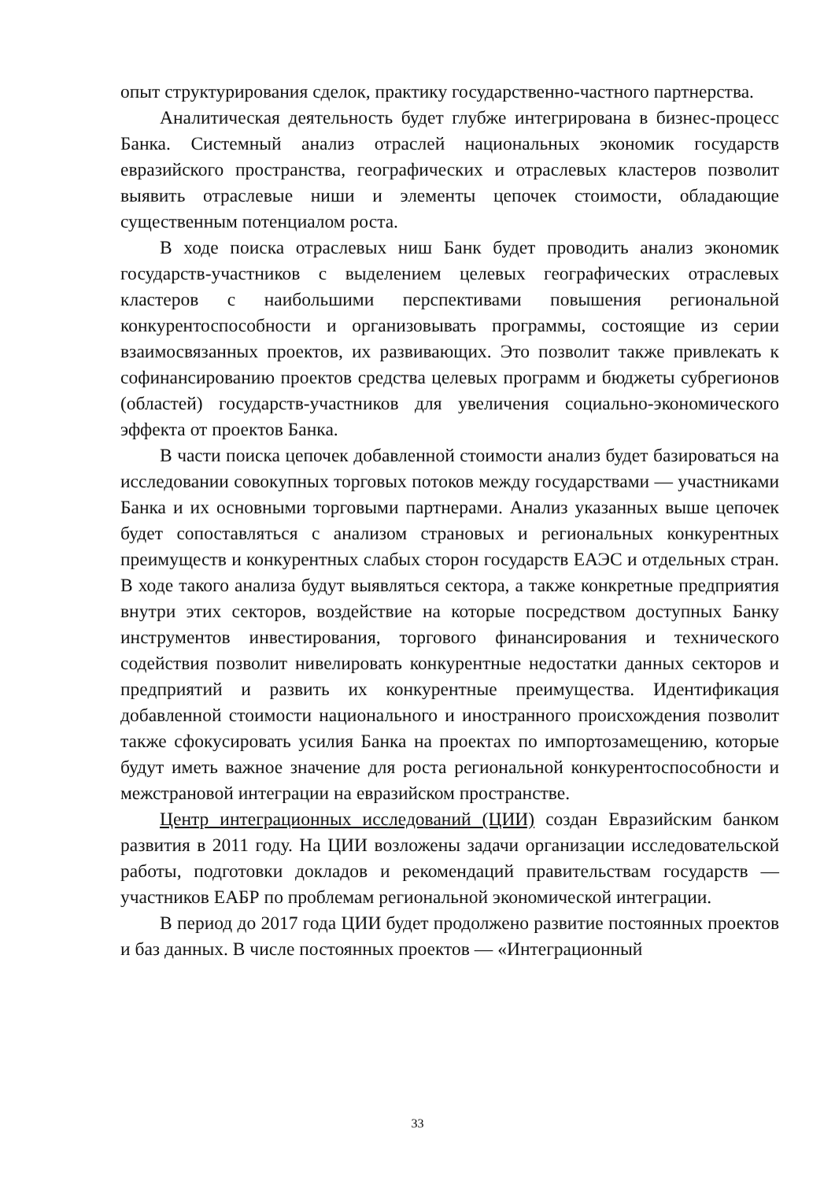опыт структурирования сделок, практику государственно-частного партнерства.
Аналитическая деятельность будет глубже интегрирована в бизнес-процесс Банка. Системный анализ отраслей национальных экономик государств евразийского пространства, географических и отраслевых кластеров позволит выявить отраслевые ниши и элементы цепочек стоимости, обладающие существенным потенциалом роста.
В ходе поиска отраслевых ниш Банк будет проводить анализ экономик государств-участников с выделением целевых географических отраслевых кластеров с наибольшими перспективами повышения региональной конкурентоспособности и организовывать программы, состоящие из серии взаимосвязанных проектов, их развивающих. Это позволит также привлекать к софинансированию проектов средства целевых программ и бюджеты субрегионов (областей) государств-участников для увеличения социально-экономического эффекта от проектов Банка.
В части поиска цепочек добавленной стоимости анализ будет базироваться на исследовании совокупных торговых потоков между государствами — участниками Банка и их основными торговыми партнерами. Анализ указанных выше цепочек будет сопоставляться с анализом страновых и региональных конкурентных преимуществ и конкурентных слабых сторон государств ЕАЭС и отдельных стран. В ходе такого анализа будут выявляться сектора, а также конкретные предприятия внутри этих секторов, воздействие на которые посредством доступных Банку инструментов инвестирования, торгового финансирования и технического содействия позволит нивелировать конкурентные недостатки данных секторов и предприятий и развить их конкурентные преимущества. Идентификация добавленной стоимости национального и иностранного происхождения позволит также сфокусировать усилия Банка на проектах по импортозамещению, которые будут иметь важное значение для роста региональной конкурентоспособности и межстрановой интеграции на евразийском пространстве.
Центр интеграционных исследований (ЦИИ) создан Евразийским банком развития в 2011 году. На ЦИИ возложены задачи организации исследовательской работы, подготовки докладов и рекомендаций правительствам государств — участников ЕАБР по проблемам региональной экономической интеграции.
В период до 2017 года ЦИИ будет продолжено развитие постоянных проектов и баз данных. В числе постоянных проектов — «Интеграционный
33